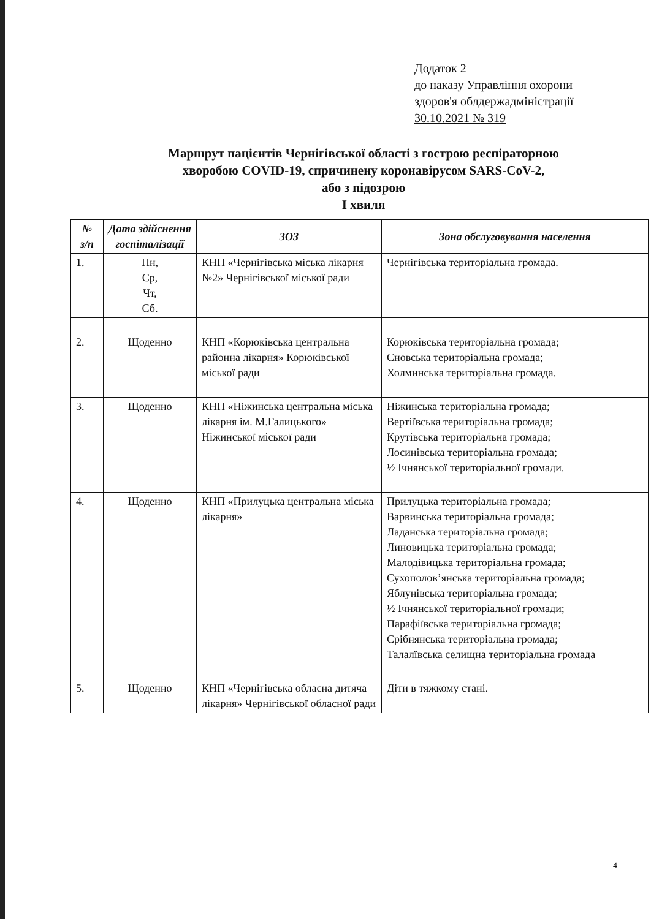Додаток 2
до наказу Управління охорони
здоров'я облдержадміністрації
30.10.2021 № 319
Маршрут пацієнтів Чернігівської області з гострою респіраторною
хворобою COVID-19, спричинену коронавірусом SARS-CoV-2,
або з підозрою
І хвиля
| № з/п | Дата здійснення госпіталізації | ЗОЗ | Зона обслуговування населення |
| --- | --- | --- | --- |
| 1. | Пн, Ср, Чт, Сб. | КНП «Чернігівська міська лікарня №2» Чернігівської міської ради | Чернігівська територіальна громада. |
| 2. | Щоденно | КНП «Корюківська центральна районна лікарня» Корюківської міської ради | Корюківська територіальна громада; Сновська територіальна громада; Холминська територіальна громада. |
| 3. | Щоденно | КНП «Ніжинська центральна міська лікарня ім. М.Галицького» Ніжинської міської ради | Ніжинська територіальна громада; Вертіївська територіальна громада; Крутівська територіальна громада; Лосинівська територіальна громада; ½ Ічнянської територіальної громади. |
| 4. | Щоденно | КНП «Прилуцька центральна міська лікарня» | Прилуцька територіальна громада; Варвинська територіальна громада; Ладанська територіальна громада; Линовицька територіальна громада; Малодівицька територіальна громада; Сухополов’янська територіальна громада; Яблунівська територіальна громада; ½ Ічнянської територіальної громади; Парафіївська територіальна громада; Срібнянська територіальна громада; Талалївська селищна територіальна громада |
| 5. | Щоденно | КНП «Чернігівська обласна дитяча лікарня» Чернігівської обласної ради | Діти в тяжкому стані. |
4